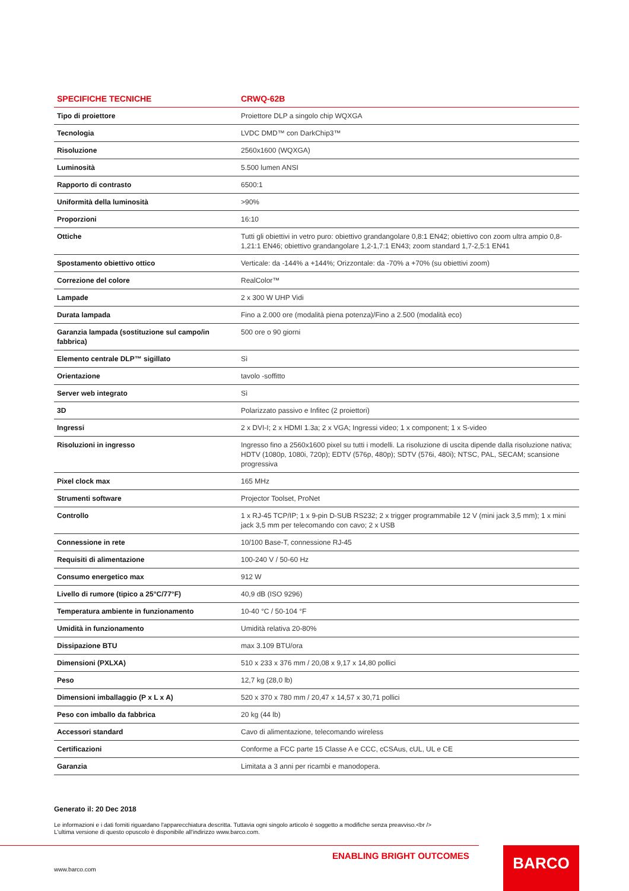| SPECIFICHE TECNICHE | CRWQ-62B |
| --- | --- |
| Tipo di proiettore | Proiettore DLP a singolo chip WQXGA |
| Tecnologia | LVDC DMD™ con DarkChip3™ |
| Risoluzione | 2560x1600 (WQXGA) |
| Luminosità | 5.500 lumen ANSI |
| Rapporto di contrasto | 6500:1 |
| Uniformità della luminosità | >90% |
| Proporzioni | 16:10 |
| Ottiche | Tutti gli obiettivi in vetro puro: obiettivo grandangolare 0,8:1 EN42; obiettivo con zoom ultra ampio 0,8-1,21:1 EN46; obiettivo grandangolare 1,2-1,7:1 EN43; zoom standard 1,7-2,5:1 EN41 |
| Spostamento obiettivo ottico | Verticale: da -144% a +144%; Orizzontale: da -70% a +70% (su obiettivi zoom) |
| Correzione del colore | RealColor™ |
| Lampade | 2 x 300 W UHP Vidi |
| Durata lampada | Fino a 2.000 ore (modalità piena potenza)/Fino a 2.500 (modalità eco) |
| Garanzia lampada (sostituzione sul campo/in fabbrica) | 500 ore o 90 giorni |
| Elemento centrale DLP™ sigillato | Sì |
| Orientazione | tavolo -soffitto |
| Server web integrato | Sì |
| 3D | Polarizzato passivo e Infitec (2 proiettori) |
| Ingressi | 2 x DVI-I; 2 x HDMI 1.3a; 2 x VGA; Ingressi video; 1 x component; 1 x S-video |
| Risoluzioni in ingresso | Ingresso fino a 2560x1600 pixel su tutti i modelli. La risoluzione di uscita dipende dalla risoluzione nativa; HDTV (1080p, 1080i, 720p); EDTV (576p, 480p); SDTV (576i, 480i); NTSC, PAL, SECAM; scansione progressiva |
| Pixel clock max | 165 MHz |
| Strumenti software | Projector Toolset, ProNet |
| Controllo | 1 x RJ-45 TCP/IP; 1 x 9-pin D-SUB RS232; 2 x trigger programmabile 12 V (mini jack 3,5 mm); 1 x mini jack 3,5 mm per telecomando con cavo; 2 x USB |
| Connessione in rete | 10/100 Base-T, connessione RJ-45 |
| Requisiti di alimentazione | 100-240 V / 50-60 Hz |
| Consumo energetico max | 912 W |
| Livello di rumore (tipico a 25°C/77°F) | 40,9 dB (ISO 9296) |
| Temperatura ambiente in funzionamento | 10-40 °C / 50-104 °F |
| Umidità in funzionamento | Umidità relativa 20-80% |
| Dissipazione BTU | max 3.109 BTU/ora |
| Dimensioni (PXLXA) | 510 x 233 x 376 mm / 20,08 x 9,17 x 14,80 pollici |
| Peso | 12,7 kg (28,0 lb) |
| Dimensioni imballaggio (P x L x A) | 520 x 370 x 780 mm / 20,47 x 14,57 x 30,71 pollici |
| Peso con imballo da fabbrica | 20 kg (44 lb) |
| Accessori standard | Cavo di alimentazione, telecomando wireless |
| Certificazioni | Conforme a FCC parte 15 Classe A e CCC, cCSAus, cUL, UL e CE |
| Garanzia | Limitata a 3 anni per ricambi e manodopera. |
Generato il: 20 Dec 2018
Le informazioni e i dati forniti riguardano l'apparecchiatura descritta. Tuttavia ogni singolo articolo è soggetto a modifiche senza preavviso.<br />
L'ultima versione di questo opuscolo è disponibile all'indirizzo www.barco.com.
ENABLING BRIGHT OUTCOMES
www.barco.com
BARCO